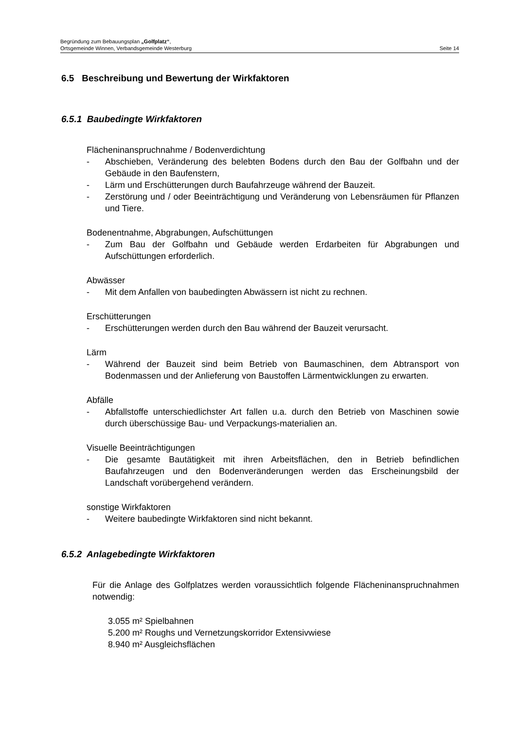Begründung zum Bebauungsplan „Golfplatz“,
Ortsgemeinde Winnen, Verbandsgemeinde Westerburg Seite 14
6.5 Beschreibung und Bewertung der Wirkfaktoren
6.5.1 Baubedingte Wirkfaktoren
Flächeninanspruchnahme / Bodenverdichtung
- Abschieben, Veränderung des belebten Bodens durch den Bau der Golfbahn und der Gebäude in den Baufenstern,
- Lärm und Erschütterungen durch Baufahrzeuge während der Bauzeit.
- Zerstörung und / oder Beeinträchtigung und Veränderung von Lebensräumen für Pflanzen und Tiere.
Bodenentnahme, Abgrabungen, Aufschüttungen
- Zum Bau der Golfbahn und Gebäude werden Erdarbeiten für Abgrabungen und Aufschüttungen erforderlich.
Abwässer
- Mit dem Anfallen von baubedingten Abwässern ist nicht zu rechnen.
Erschütterungen
- Erschütterungen werden durch den Bau während der Bauzeit verursacht.
Lärm
- Während der Bauzeit sind beim Betrieb von Baumaschinen, dem Abtransport von Bodenmassen und der Anlieferung von Baustoffen Lärmentwicklungen zu erwarten.
Abfälle
- Abfallstoffe unterschiedlichster Art fallen u.a. durch den Betrieb von Maschinen sowie durch überschüssige Bau- und Verpackungs-materialien an.
Visuelle Beeinträchtigungen
- Die gesamte Bautätigkeit mit ihren Arbeitsflächen, den in Betrieb befindlichen Baufahrzeugen und den Bodenveränderungen werden das Erscheinungsbild der Landschaft vorübergehend verändern.
sonstige Wirkfaktoren
- Weitere baubedingte Wirkfaktoren sind nicht bekannt.
6.5.2 Anlagebedingte Wirkfaktoren
Für die Anlage des Golfplatzes werden voraussichtlich folgende Flächeninanspruchnahmen notwendig:
3.055 m² Spielbahnen
5.200 m² Roughs und Vernetzungskorridor Extensivwiese
8.940 m² Ausgleichsflächen